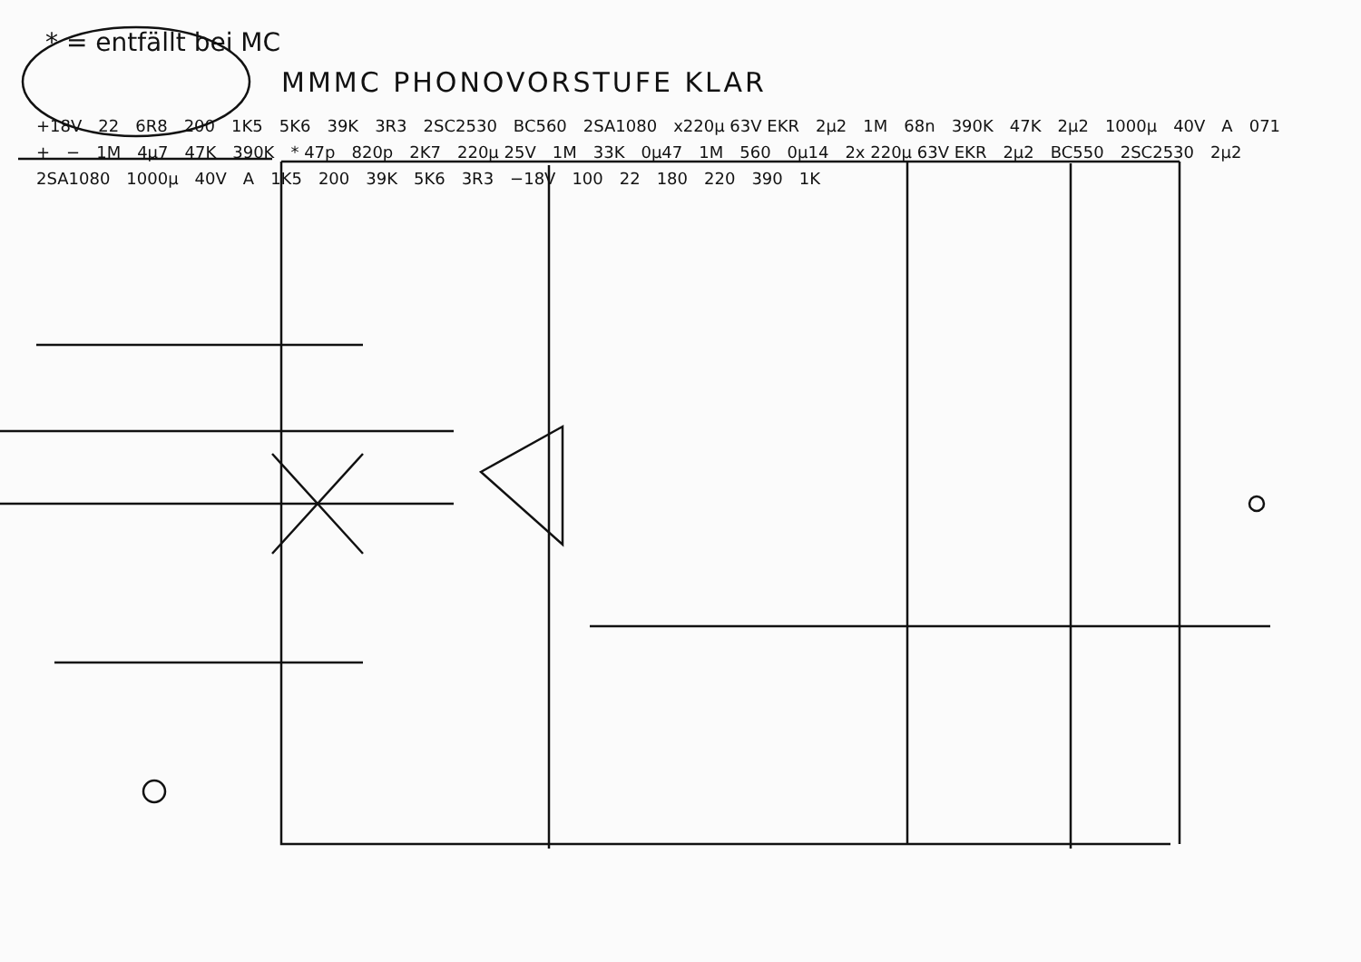* = entfällt bei MC
MMMC PHONOVORSTUFE KLAR
+18V 22 6R8 200 1K5 5K6 39K 3R3 2SC2530 BC560 2SA1080 x220µ 63V EKR 2µ2 1M 68n 390K 47K 2µ2 1000µ 40V A 071 + − 1M 4µ7 47K 390K * 47p 820p 2K7 220µ 25V 1M 33K 0µ47 1M 560 0µ14 2x 220µ 63V EKR 2µ2 BC550 2SC2530 2µ2 2SA1080 1000µ 40V A 1K5 200 39K 5K6 3R3 −18V 100 22 180 220 390 1K